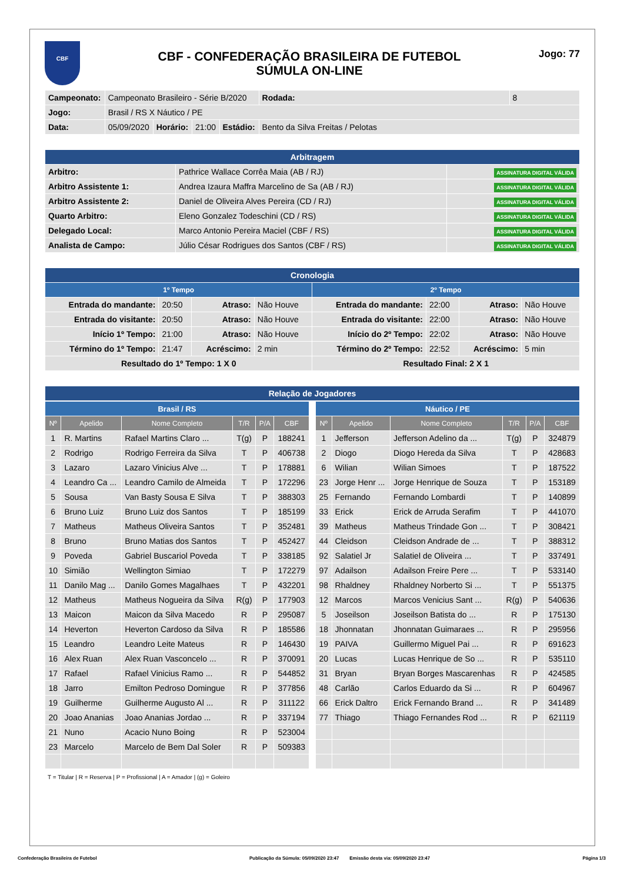CBF
CBF - CONFEDERAÇÃO BRASILEIRA DE FUTEBOL
SÚMULA ON-LINE
Jogo: 77
| Campeonato: | Campeonato Brasileiro - Série B/2020 | | | | | Rodada: | 8 |
| Jogo: | Brasil / RS X Náutico / PE | | | | | | |
| Data: | 05/09/2020 | Horário: | 21:00 | Estádio: | Bento da Silva Freitas / Pelotas | | |
| Arbitragem | | |
| --- | --- | --- |
| Arbitro: | Pathrice Wallace Corrêa Maia (AB / RJ) | ASSINATURA DIGITAL VÁLIDA |
| Arbitro Assistente 1: | Andrea Izaura Maffra Marcelino de Sa (AB / RJ) | ASSINATURA DIGITAL VÁLIDA |
| Arbitro Assistente 2: | Daniel de Oliveira Alves Pereira (CD / RJ) | ASSINATURA DIGITAL VÁLIDA |
| Quarto Arbitro: | Eleno Gonzalez Todeschini (CD / RS) | ASSINATURA DIGITAL VÁLIDA |
| Delegado Local: | Marco Antonio Pereira Maciel (CBF / RS) | ASSINATURA DIGITAL VÁLIDA |
| Analista de Campo: | Júlio César Rodrigues dos Santos (CBF / RS) | ASSINATURA DIGITAL VÁLIDA |
| Cronologia | | | | | | | |
| --- | --- | --- | --- | --- | --- | --- | --- |
| 1º Tempo | | | | 2º Tempo | | | |
| Entrada do mandante: | 20:50 | Atraso: | Não Houve | Entrada do mandante: | 22:00 | Atraso: | Não Houve |
| Entrada do visitante: | 20:50 | Atraso: | Não Houve | Entrada do visitante: | 22:00 | Atraso: | Não Houve |
| Início 1º Tempo: | 21:00 | Atraso: | Não Houve | Início do 2º Tempo: | 22:02 | Atraso: | Não Houve |
| Término do 1º Tempo: | 21:47 | Acréscimo: | 2 min | Término do 2º Tempo: | 22:52 | Acréscimo: | 5 min |
| Resultado do 1º Tempo: 1 X 0 | | | | Resultado Final: 2 X 1 | | | |
| Relação de Jogadores |
| --- |
| Brasil / RS | | | | | |
| --- | --- | --- | --- | --- | --- |
| Nº | Apelido | Nome Completo | T/R | P/A | CBF |
| 1 | R. Martins | Rafael Martins Claro ... | T(g) | P | 188241 |
| 2 | Rodrigo | Rodrigo Ferreira da Silva | T | P | 406738 |
| 3 | Lazaro | Lazaro Vinicius Alve ... | T | P | 178881 |
| 4 | Leandro Ca ... | Leandro Camilo de Almeida | T | P | 172296 |
| 5 | Sousa | Van Basty Sousa E Silva | T | P | 388303 |
| 6 | Bruno Luiz | Bruno Luiz dos Santos | T | P | 185199 |
| 7 | Matheus | Matheus Oliveira Santos | T | P | 352481 |
| 8 | Bruno | Bruno Matias dos Santos | T | P | 452427 |
| 9 | Poveda | Gabriel Buscariol Poveda | T | P | 338185 |
| 10 | Simião | Wellington Simiao | T | P | 172279 |
| 11 | Danilo Mag ... | Danilo Gomes Magalhaes | T | P | 432201 |
| 12 | Matheus | Matheus Nogueira da Silva | R(g) | P | 177903 |
| 13 | Maicon | Maicon da Silva Macedo | R | P | 295087 |
| 14 | Heverton | Heverton Cardoso da Silva | R | P | 185586 |
| 15 | Leandro | Leandro Leite Mateus | R | P | 146430 |
| 16 | Alex Ruan | Alex Ruan Vasconcelo ... | R | P | 370091 |
| 17 | Rafael | Rafael Vinicius Ramo ... | R | P | 544852 |
| 18 | Jarro | Emilton Pedroso Domingue | R | P | 377856 |
| 19 | Guilherme | Guilherme Augusto Al ... | R | P | 311122 |
| 20 | Joao Ananias | Joao Ananias Jordao ... | R | P | 337194 |
| 21 | Nuno | Acacio Nuno Boing | R | P | 523004 |
| 23 | Marcelo | Marcelo de Bem Dal Soler | R | P | 509383 |
| Náutico / PE | | | | | |
| --- | --- | --- | --- | --- | --- |
| Nº | Apelido | Nome Completo | T/R | P/A | CBF |
| 1 | Jefferson | Jefferson Adelino da ... | T(g) | P | 324879 |
| 2 | Diogo | Diogo Hereda da Silva | T | P | 428683 |
| 6 | Wilian | Wilian Simoes | T | P | 187522 |
| 23 | Jorge Henr ... | Jorge Henrique de Souza | T | P | 153189 |
| 25 | Fernando | Fernando Lombardi | T | P | 140899 |
| 33 | Erick | Erick de Arruda Serafim | T | P | 441070 |
| 39 | Matheus | Matheus Trindade Gon ... | T | P | 308421 |
| 44 | Cleidson | Cleidson Andrade de ... | T | P | 388312 |
| 92 | Salatiel Jr | Salatiel de Oliveira ... | T | P | 337491 |
| 97 | Adailson | Adailson Freire Pere ... | T | P | 533140 |
| 98 | Rhaldney | Rhaldney Norberto Si ... | T | P | 551375 |
| 12 | Marcos | Marcos Venicius Sant ... | R(g) | P | 540636 |
| 5 | Joseilson | Joseilson Batista do ... | R | P | 175130 |
| 18 | Jhonnatan | Jhonnatan Guimaraes ... | R | P | 295956 |
| 19 | PAIVA | Guillermo Miguel Pai ... | R | P | 691623 |
| 20 | Lucas | Lucas Henrique de So ... | R | P | 535110 |
| 31 | Bryan | Bryan Borges Mascarenhas | R | P | 424585 |
| 48 | Carlão | Carlos Eduardo da Si ... | R | P | 604967 |
| 66 | Erick Daltro | Erick Fernando Brand ... | R | P | 341489 |
| 77 | Thiago | Thiago Fernandes Rod ... | R | P | 621119 |
T = Titular | R = Reserva | P = Profissional | A = Amador | (g) = Goleiro
Confederação Brasileira de Futebol Publicação da Súmula: 05/09/2020 23:47 Emissão desta via: 05/09/2020 23:47 Página 1/3